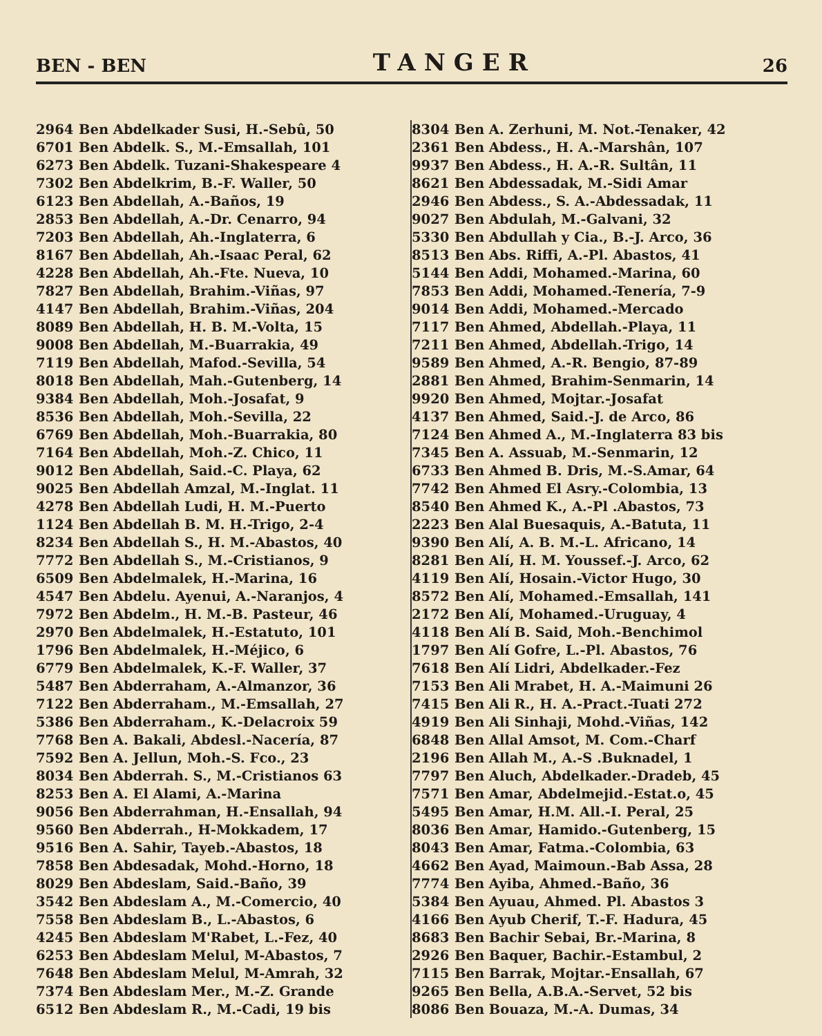BEN - BEN TANGER 26
| 2964 | Ben Abdelkader Susi, H.-Sebû, 50 |
| 6701 | Ben Abdelk. S., M.-Emsallah, 101 |
| 6273 | Ben Abdelk. Tuzani-Shakespeare 4 |
| 7302 | Ben Abdelkrim, B.-F. Waller, 50 |
| 6123 | Ben Abdellah, A.-Baños, 19 |
| 2853 | Ben Abdellah, A.-Dr. Cenarro, 94 |
| 7203 | Ben Abdellah, Ah.-Inglaterra, 6 |
| 8167 | Ben Abdellah, Ah.-Isaac Peral, 62 |
| 4228 | Ben Abdellah, Ah.-Fte. Nueva, 10 |
| 7827 | Ben Abdellah, Brahim.-Viñas, 97 |
| 4147 | Ben Abdellah, Brahim.-Viñas, 204 |
| 8089 | Ben Abdellah, H. B. M.-Volta, 15 |
| 9008 | Ben Abdellah, M.-Buarrakia, 49 |
| 7119 | Ben Abdellah, Mafod.-Sevilla, 54 |
| 8018 | Ben Abdellah, Mah.-Gutenberg, 14 |
| 9384 | Ben Abdellah, Moh.-Josafat, 9 |
| 8536 | Ben Abdellah, Moh.-Sevilla, 22 |
| 6769 | Ben Abdellah, Moh.-Buarrakia, 80 |
| 7164 | Ben Abdellah, Moh.-Z. Chico, 11 |
| 9012 | Ben Abdellah, Said.-C. Playa, 62 |
| 9025 | Ben Abdellah Amzal, M.-Inglat. 11 |
| 4278 | Ben Abdellah Ludi, H. M.-Puerto |
| 1124 | Ben Abdellah B. M. H.-Trigo, 2-4 |
| 8234 | Ben Abdellah S., H. M.-Abastos, 40 |
| 7772 | Ben Abdellah S., M.-Cristianos, 9 |
| 6509 | Ben Abdelmalek, H.-Marina, 16 |
| 4547 | Ben Abdelu. Ayenui, A.-Naranjos, 4 |
| 7972 | Ben Abdelm., H. M.-B. Pasteur, 46 |
| 2970 | Ben Abdelmalek, H.-Estatuto, 101 |
| 1796 | Ben Abdelmalek, H.-Méjico, 6 |
| 6779 | Ben Abdelmalek, K.-F. Waller, 37 |
| 5487 | Ben Abderraham, A.-Almanzor, 36 |
| 7122 | Ben Abderraham., M.-Emsallah, 27 |
| 5386 | Ben Abderraham., K.-Delacroix 59 |
| 7768 | Ben A. Bakali, Abdesl.-Nacería, 87 |
| 7592 | Ben A. Jellun, Moh.-S. Fco., 23 |
| 8034 | Ben Abderrah. S., M.-Cristianos 63 |
| 8253 | Ben A. El Alami, A.-Marina |
| 9056 | Ben Abderrahman, H.-Ensallah, 94 |
| 9560 | Ben Abderrah., H-Mokkadem, 17 |
| 9516 | Ben A. Sahir, Tayeb.-Abastos, 18 |
| 7858 | Ben Abdesadak, Mohd.-Horno, 18 |
| 8029 | Ben Abdeslam, Said.-Baño, 39 |
| 3542 | Ben Abdeslam A., M.-Comercio, 40 |
| 7558 | Ben Abdeslam B., L.-Abastos, 6 |
| 4245 | Ben Abdeslam M'Rabet, L.-Fez, 40 |
| 6253 | Ben Abdeslam Melul, M-Abastos, 7 |
| 7648 | Ben Abdeslam Melul, M-Amrah, 32 |
| 7374 | Ben Abdeslam Mer., M.-Z. Grande |
| 6512 | Ben Abdeslam R., M.-Cadi, 19 bis |
| 8304 | Ben A. Zerhuni, M. Not.-Tenaker, 42 |
| 2361 | Ben Abdess., H. A.-Marshân, 107 |
| 9937 | Ben Abdess., H. A.-R. Sultân, 11 |
| 8621 | Ben Abdessadak, M.-Sidi Amar |
| 2946 | Ben Abdess., S. A.-Abdessadak, 11 |
| 9027 | Ben Abdulah, M.-Galvani, 32 |
| 5330 | Ben Abdullah y Cia., B.-J. Arco, 36 |
| 8513 | Ben Abs. Riffi, A.-Pl. Abastos, 41 |
| 5144 | Ben Addi, Mohamed.-Marina, 60 |
| 7853 | Ben Addi, Mohamed.-Tenería, 7-9 |
| 9014 | Ben Addi, Mohamed.-Mercado |
| 7117 | Ben Ahmed, Abdellah.-Playa, 11 |
| 7211 | Ben Ahmed, Abdellah.-Trigo, 14 |
| 9589 | Ben Ahmed, A.-R. Bengio, 87-89 |
| 2881 | Ben Ahmed, Brahim-Senmarin, 14 |
| 9920 | Ben Ahmed, Mojtar.-Josafat |
| 4137 | Ben Ahmed, Said.-J. de Arco, 86 |
| 7124 | Ben Ahmed A., M.-Inglaterra 83 bis |
| 7345 | Ben A. Assuab, M.-Senmarin, 12 |
| 6733 | Ben Ahmed B. Dris, M.-S.Amar, 64 |
| 7742 | Ben Ahmed El Asry.-Colombia, 13 |
| 8540 | Ben Ahmed K., A.-Pl .Abastos, 73 |
| 2223 | Ben Alal Buesaquis, A.-Batuta, 11 |
| 9390 | Ben Alí, A. B. M.-L. Africano, 14 |
| 8281 | Ben Alí, H. M. Youssef.-J. Arco, 62 |
| 4119 | Ben Alí, Hosain.-Victor Hugo, 30 |
| 8572 | Ben Alí, Mohamed.-Emsallah, 141 |
| 2172 | Ben Alí, Mohamed.-Uruguay, 4 |
| 4118 | Ben Alí B. Said, Moh.-Benchimol |
| 1797 | Ben Alí Gofre, L.-Pl. Abastos, 76 |
| 7618 | Ben Alí Lidri, Abdelkader.-Fez |
| 7153 | Ben Ali Mrabet, H. A.-Maimuni 26 |
| 7415 | Ben Ali R., H. A.-Pract.-Tuati 272 |
| 4919 | Ben Ali Sinhaji, Mohd.-Viñas, 142 |
| 6848 | Ben Allal Amsot, M. Com.-Charf |
| 2196 | Ben Allah M., A.-S .Buknadel, 1 |
| 7797 | Ben Aluch, Abdelkader.-Dradeb, 45 |
| 7571 | Ben Amar, Abdelmejid.-Estat.o, 45 |
| 5495 | Ben Amar, H.M. All.-I. Peral, 25 |
| 8036 | Ben Amar, Hamido.-Gutenberg, 15 |
| 8043 | Ben Amar, Fatma.-Colombia, 63 |
| 4662 | Ben Ayad, Maimoun.-Bab Assa, 28 |
| 7774 | Ben Ayiba, Ahmed.-Baño, 36 |
| 5384 | Ben Ayuau, Ahmed. Pl. Abastos 3 |
| 4166 | Ben Ayub Cherif, T.-F. Hadura, 45 |
| 8683 | Ben Bachir Sebai, Br.-Marina, 8 |
| 2926 | Ben Baquer, Bachir.-Estambul, 2 |
| 7115 | Ben Barrak, Mojtar.-Ensallah, 67 |
| 9265 | Ben Bella, A.B.A.-Servet, 52 bis |
| 8086 | Ben Bouaza, M.-A. Dumas, 34 |